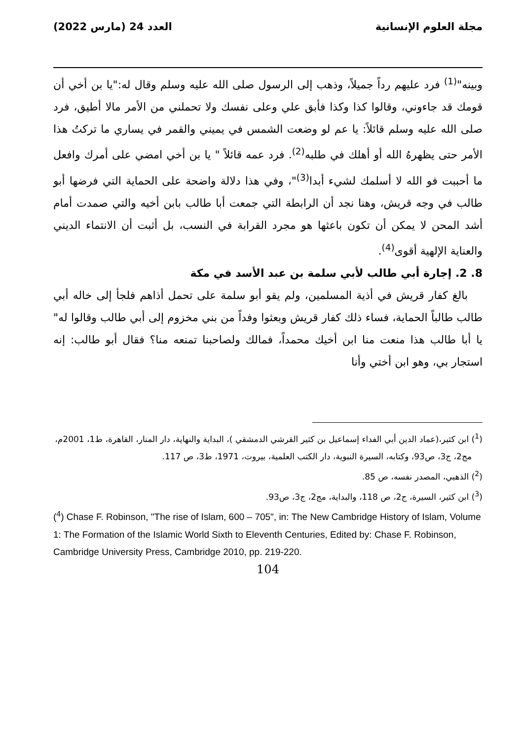مجلة العلوم الإنسانية العدد 24 (مارس 2022)
وبينه"<sup>(1)</sup> فرد عليهم رداً جميلاً، وذهب إلى الرسول صلى الله عليه وسلم وقال له:"يا بن أخي أن قومك قد جاءوني، وقالوا كذا وكذا فأبق علي وعلى نفسك ولا تحملني من الأمر مالا أطيق، فرد صلى الله عليه وسلم قائلاً: يا عم لو وضعت الشمس في يميني والقمر في يساري ما تركتُ هذا الأمر حتى يظهرهُ الله أو أهلك في طلبه<sup>(2)</sup>. فرد عمه قائلاً " يا بن أخي امضي على أمرك وافعل ما أحببت فو الله لا أسلمك لشيء أبدا<sup>(3)</sup>"، وفي هذا دلالة واضحة على الحماية التي فرضها أبو طالب في وجه قريش، وهنا نجد أن الرابطة التي جمعت أبا طالب بابن أخيه والتي صمدت أمام أشد المحن لا يمكن أن تكون باعثها هو مجرد القرابة في النسب، بل أثبت أن الانتماء الديني والعناية الإلهية أقوى<sup>(4)</sup>.
8. 2. إجارة أبي طالب لأبي سلمة بن عبد الأسد في مكة
بالغ كفار قريش في أذية المسلمين، ولم يقو أبو سلمة على تحمل أذاهم فلجأ إلى خاله أبي طالب طالباً الحماية، فساء ذلك كفار قريش وبعثوا وفداً من بني مخزوم إلى أبي طالب وقالوا له" يا أبا طالب هذا منعت منا ابن أخيك محمداً، فمالك ولصاحبنا تمنعه منا؟ فقال أبو طالب: إنه استجار بي، وهو ابن أختي وأنا
(<sup>1</sup>) ابن كثير،(عماد الدين أبي الفداء إسماعيل بن كثير القرشي الدمشقي )، البداية والنهاية، دار المنار، القاهرة، ط1، 2001م، مج2، ج3، ص93، وكتابه، السيرة النبوية، دار الكتب العلمية، بيروت، 1971، ط3، ص 117.
(<sup>2</sup>) الذهبي، المصدر نفسه، ص 85.
(<sup>3</sup>) ابن كثير، السيرة، ج2، ص 118، والبداية، مج2، ج3، ص93.
(<sup>4</sup>) Chase F. Robinson, "The rise of Islam, 600 – 705", in: The New Cambridge History of Islam, Volume 1: The Formation of the Islamic World Sixth to Eleventh Centuries, Edited by: Chase F. Robinson, Cambridge University Press, Cambridge 2010, pp. 219-220.
104